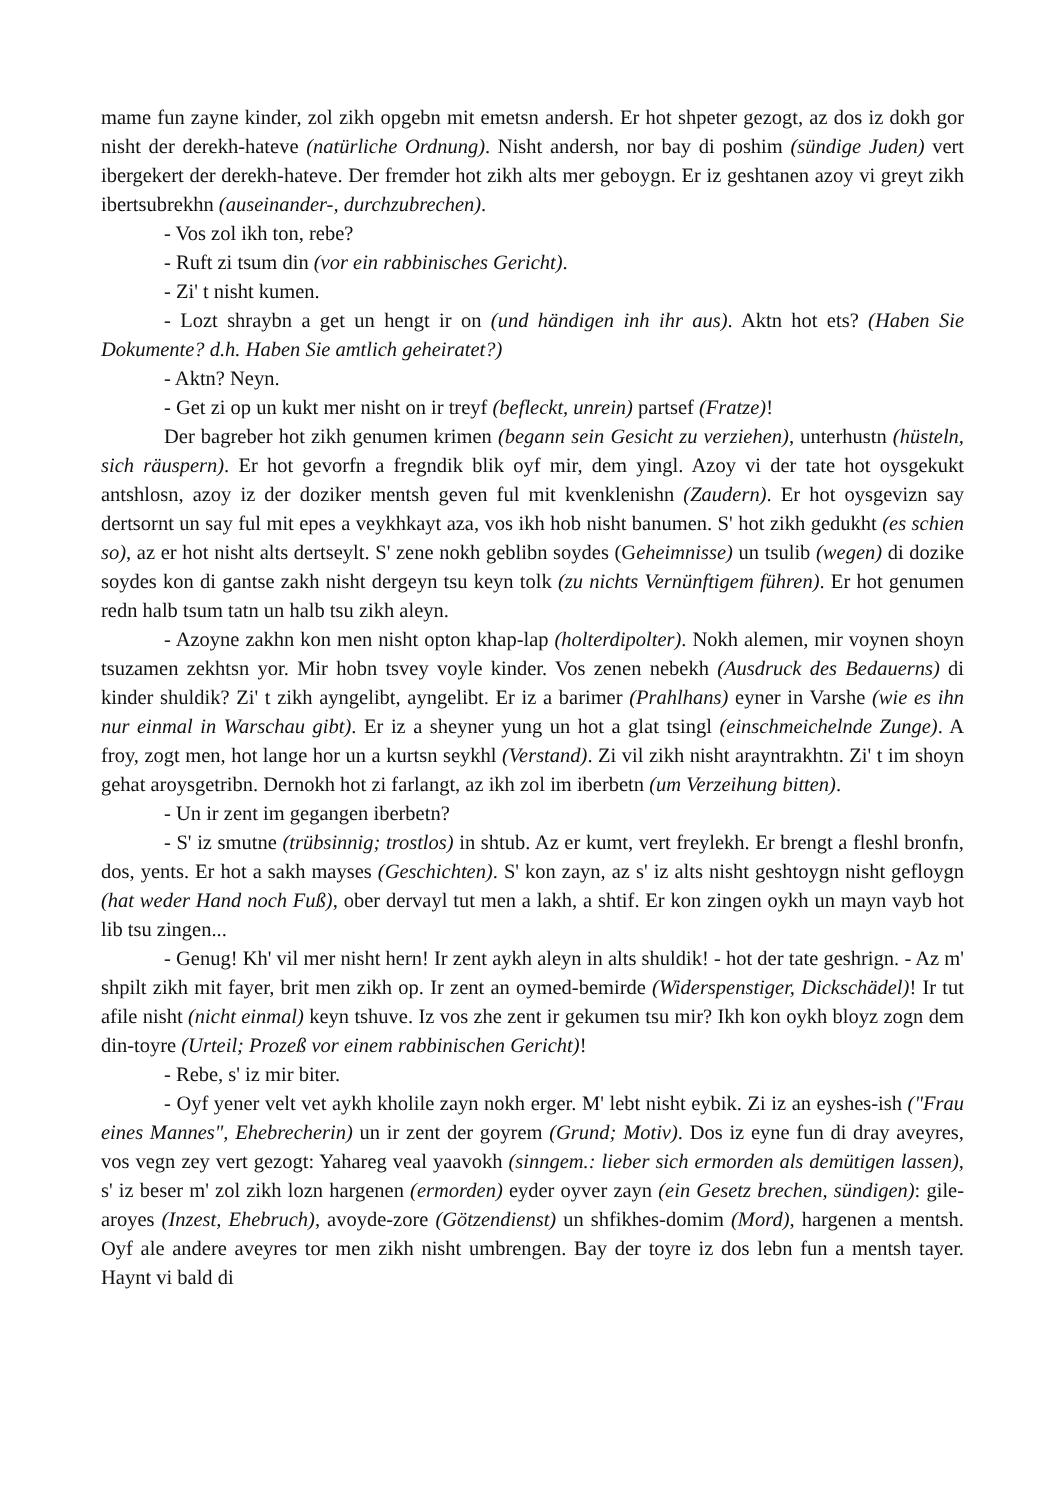mame fun zayne kinder, zol zikh opgebn mit emetsn andersh. Er hot shpeter gezogt, az dos iz dokh gor nisht der derekh-hateve (natürliche Ordnung). Nisht andersh, nor bay di poshim (sündige Juden) vert ibergekert der derekh-hateve. Der fremder hot zikh alts mer geboygn. Er iz geshtanen azoy vi greyt zikh ibertsubrekhn (auseinander-, durchzubrechen).
- Vos zol ikh ton, rebe?
- Ruft zi tsum din (vor ein rabbinisches Gericht).
- Zi' t nisht kumen.
- Lozt shraybn a get un hengt ir on (und händigen inh ihr aus). Aktn hot ets? (Haben Sie Dokumente? d.h. Haben Sie amtlich geheiratet?)
- Aktn? Neyn.
- Get zi op un kukt mer nisht on ir treyf (befleckt, unrein) partsef (Fratze)!
Der bagreber hot zikh genumen krimen (begann sein Gesicht zu verziehen), unterhustn (hüsteln, sich räuspern). Er hot gevorfn a fregndik blik oyf mir, dem yingl. Azoy vi der tate hot oysgekukt antshlosn, azoy iz der doziker mentsh geven ful mit kvenklenishn (Zaudern). Er hot oysgevizn say dertsornt un say ful mit epes a veykhkayt aza, vos ikh hob nisht banumen. S' hot zikh gedukht (es schien so), az er hot nisht alts dertseylt. S' zene nokh geblibn soydes (Geheimnisse) un tsulib (wegen) di dozike soydes kon di gantse zakh nisht dergeyn tsu keyn tolk (zu nichts Vernünftigem führen). Er hot genumen redn halb tsum tatn un halb tsu zikh aleyn.
- Azoyne zakhn kon men nisht opton khap-lap (holterdipolter). Nokh alemen, mir voynen shoyn tsuzamen zekhtsn yor. Mir hobn tsvey voyle kinder. Vos zenen nebekh (Ausdruck des Bedauerns) di kinder shuldik? Zi' t zikh ayngelibt, ayngelibt. Er iz a barimer (Prahlhans) eyner in Varshe (wie es ihn nur einmal in Warschau gibt). Er iz a sheyner yung un hot a glat tsingl (einschmeichelnde Zunge). A froy, zogt men, hot lange hor un a kurtsn seykhl (Verstand). Zi vil zikh nisht arayntrakhtn. Zi' t im shoyn gehat aroysgetribn. Dernokh hot zi farlangt, az ikh zol im iberbetn (um Verzeihung bitten).
- Un ir zent im gegangen iberbetn?
- S' iz smutne (trübsinnig; trostlos) in shtub. Az er kumt, vert freylekh. Er brengt a fleshl bronfn, dos, yents. Er hot a sakh mayses (Geschichten). S' kon zayn, az s' iz alts nisht geshtoygn nisht gefloygn (hat weder Hand noch Fuß), ober dervayl tut men a lakh, a shtif. Er kon zingen oykh un mayn vayb hot lib tsu zingen...
- Genug! Kh' vil mer nisht hern! Ir zent aykh aleyn in alts shuldik! - hot der tate geshrign. - Az m' shpilt zikh mit fayer, brit men zikh op. Ir zent an oymed-bemirde (Widerspenstiger, Dickschädel)! Ir tut afile nisht (nicht einmal) keyn tshuve. Iz vos zhe zent ir gekumen tsu mir? Ikh kon oykh bloyz zogn dem din-toyre (Urteil; Prozeß vor einem rabbinischen Gericht)!
- Rebe, s' iz mir biter.
- Oyf yener velt vet aykh kholile zayn nokh erger. M' lebt nisht eybik. Zi iz an eyshes-ish ("Frau eines Mannes", Ehebrecherin) un ir zent der goyrem (Grund; Motiv). Dos iz eyne fun di dray aveyres, vos vegn zey vert gezogt: Yahareg veal yaavokh (sinngem.: lieber sich ermorden als demütigen lassen), s' iz beser m' zol zikh lozn hargenen (ermorden) eyder oyver zayn (ein Gesetz brechen, sündigen): gile-aroyes (Inzest, Ehebruch), avoyde-zore (Götzendienst) un shfikhes-domim (Mord), hargenen a mentsh. Oyf ale andere aveyres tor men zikh nisht umbrengen. Bay der toyre iz dos lebn fun a mentsh tayer. Haynt vi bald di